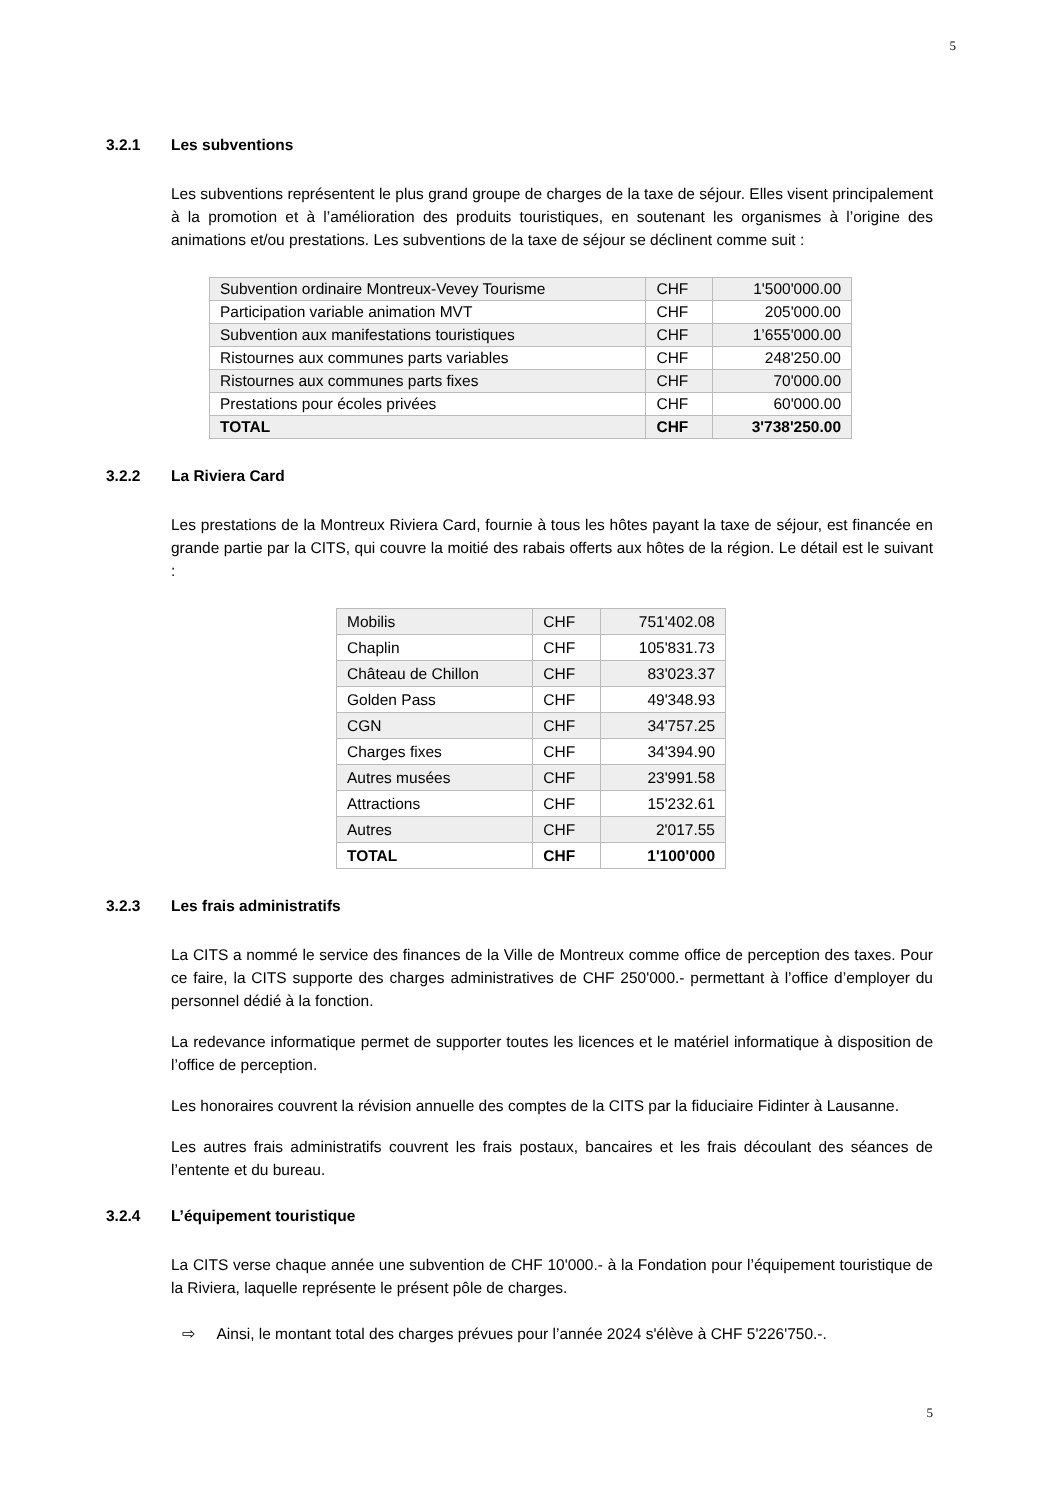5
3.2.1 Les subventions
Les subventions représentent le plus grand groupe de charges de la taxe de séjour. Elles visent principalement à la promotion et à l’amélioration des produits touristiques, en soutenant les organismes à l’origine des animations et/ou prestations. Les subventions de la taxe de séjour se déclinent comme suit :
| Subvention ordinaire Montreux-Vevey Tourisme | CHF | 1'500'000.00 |
| Participation variable animation MVT | CHF | 205'000.00 |
| Subvention aux manifestations touristiques | CHF | 1’655'000.00 |
| Ristournes aux communes parts variables | CHF | 248'250.00 |
| Ristournes aux communes parts fixes | CHF | 70'000.00 |
| Prestations pour écoles privées | CHF | 60'000.00 |
| TOTAL | CHF | 3'738'250.00 |
3.2.2 La Riviera Card
Les prestations de la Montreux Riviera Card, fournie à tous les hôtes payant la taxe de séjour, est financée en grande partie par la CITS, qui couvre la moitié des rabais offerts aux hôtes de la région. Le détail est le suivant :
| Mobilis | CHF | 751'402.08 |
| Chaplin | CHF | 105'831.73 |
| Château de Chillon | CHF | 83'023.37 |
| Golden Pass | CHF | 49'348.93 |
| CGN | CHF | 34'757.25 |
| Charges fixes | CHF | 34'394.90 |
| Autres musées | CHF | 23'991.58 |
| Attractions | CHF | 15'232.61 |
| Autres | CHF | 2'017.55 |
| TOTAL | CHF | 1'100'000 |
3.2.3 Les frais administratifs
La CITS a nommé le service des finances de la Ville de Montreux comme office de perception des taxes. Pour ce faire, la CITS supporte des charges administratives de CHF 250'000.- permettant à l’office d’employer du personnel dédié à la fonction.
La redevance informatique permet de supporter toutes les licences et le matériel informatique à disposition de l’office de perception.
Les honoraires couvrent la révision annuelle des comptes de la CITS par la fiduciaire Fidinter à Lausanne.
Les autres frais administratifs couvrent les frais postaux, bancaires et les frais découlant des séances de l’entente et du bureau.
3.2.4 L’équipement touristique
La CITS verse chaque année une subvention de CHF 10'000.- à la Fondation pour l’équipement touristique de la Riviera, laquelle représente le présent pôle de charges.
⇨ Ainsi, le montant total des charges prévues pour l’année 2024 s'élève à CHF 5'226'750.-.
5